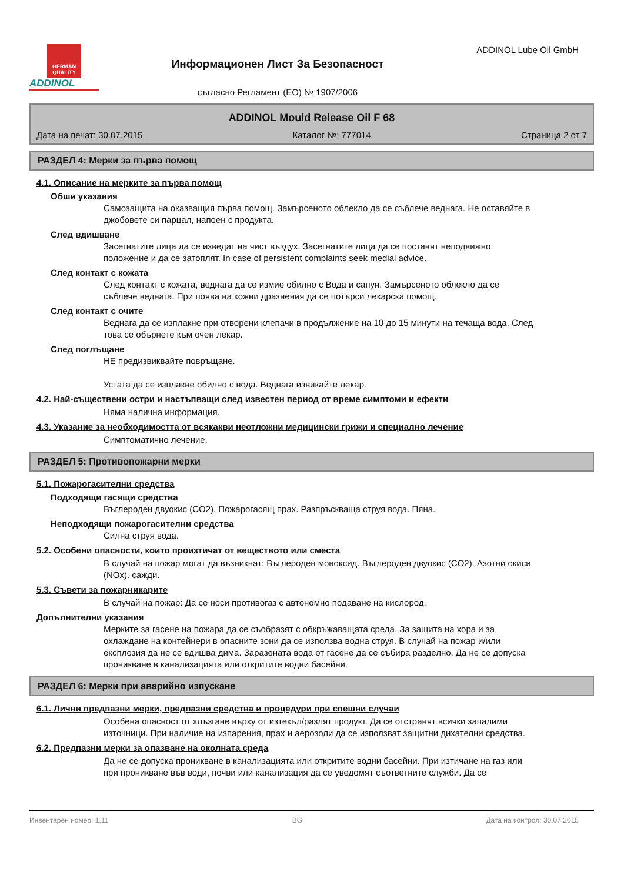GERMAN QUALITY
ADDINOL
Информационен Лист За Безопасност
съгласно Регламент (ЕО) № 1907/2006
ADDINOL Lube Oil GmbH
ADDINOL Mould Release Oil F 68
Дата на печат: 30.07.2015 Каталог №: 777014 Страница 2 от 7
РАЗДЕЛ 4: Мерки за първа помощ
4.1. Описание на мерките за първа помощ
Обши указания
Самозащита на оказващия първа помощ. Замърсеното облекло да се съблече веднага. Не оставяйте в джобовете си парцал, напоен с продукта.
След вдишване
Засегнатите лица да се изведат на чист въздух. Засегнатите лица да се поставят неподвижно положение и да се затоплят. In case of persistent complaints seek medial advice.
След контакт с кожата
След контакт с кожата, веднага да се измие обилно с Вода и сапун. Замърсеното облекло да се съблече веднага. При поява на кожни дразнения да се потърси лекарска помощ.
След контакт с очите
Веднага да се изплакне при отворени клепачи в продължение на 10 до 15 минути на течаща вода. След това се обърнете към очен лекар.
След поглъщане
НЕ предизвиквайте повръщане.
Устата да се изплакне обилно с вода. Веднага извикайте лекар.
4.2. Най-съществени остри и настъпващи след известен период от време симптоми и ефекти
Няма налична информация.
4.3. Указание за необходимостта от всякакви неотложни медицински грижи и специално лечение
Симптоматично лечение.
РАЗДЕЛ 5: Противопожарни мерки
5.1. Пожарогасителни средства
Подходящи гасящи средства
Въглероден двуокис (CO2). Пожарогасящ прах. Разпръскваща струя вода. Пяна.
Неподходящи пожарогасителни средства
Силна струя вода.
5.2. Особени опасности, които произтичат от веществото или сместа
В случай на пожар могат да възникнат: Въглероден моноксид. Въглероден двуокис (CO2). Азотни окиси (NOx). сажди.
5.3. Съвети за пожарникарите
В случай на пожар: Да се носи противогаз с автономно подаване на кислород.
Допълнителни указания
Мерките за гасене на пожара да се съобразят с обкръжаващата среда. За защита на хора и за охлаждане на контейнери в опасните зони да се използва водна струя. В случай на пожар и/или експлозия да не се вдишва дима. Заразената вода от гасене да се събира разделно. Да не се допуска проникване в канализацията или откритите водни басейни.
РАЗДЕЛ 6: Мерки при аварийно изпускане
6.1. Лични предпазни мерки, предпазни средства и процедури при спешни случаи
Особена опасност от хлъзгане върху от изтекъл/разлят продукт. Да се отстранят всички запалими източници. При наличие на изпарения, прах и аерозоли да се използват защитни дихателни средства.
6.2. Предпазни мерки за опазване на околната среда
Да не се допуска проникване в канализацията или откритите водни басейни. При изтичане на газ или при проникване във води, почви или канализация да се уведомят съответните служби. Да се
Инвентарен номер: 1,11 BG Дата на контрол: 30.07.2015